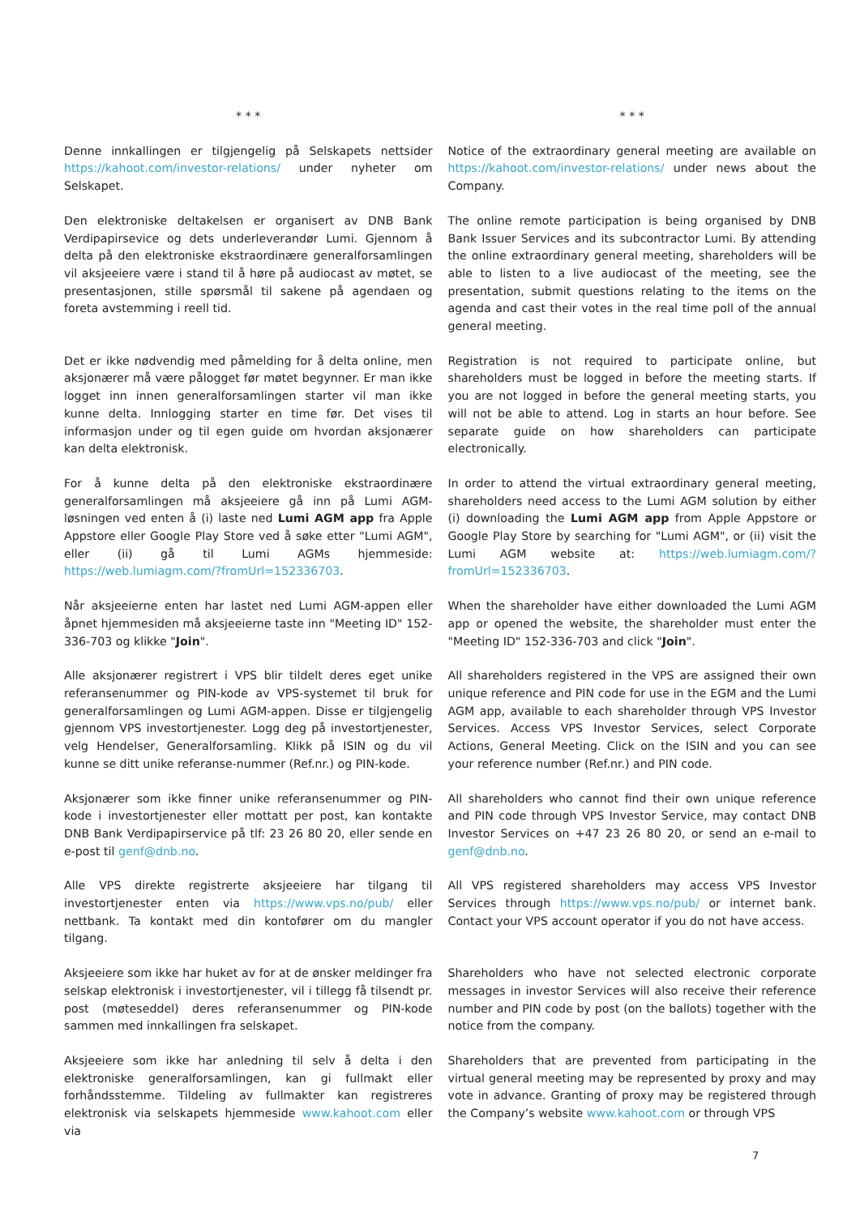| * * * | * * * |
| Denne innkallingen er tilgjengelig på Selskapets nettsider https://kahoot.com/investor-relations/ under nyheter om Selskapet. | Notice of the extraordinary general meeting are available on https://kahoot.com/investor-relations/ under news about the Company. |
| Den elektroniske deltakelsen er organisert av DNB Bank Verdipapirsevice og dets underleverandør Lumi. Gjennom å delta på den elektroniske ekstraordinære generalforsamlingen vil aksjeeiere være i stand til å høre på audiocast av møtet, se presentasjonen, stille spørsmål til sakene på agendaen og foreta avstemming i reell tid. | The online remote participation is being organised by DNB Bank Issuer Services and its subcontractor Lumi. By attending the online extraordinary general meeting, shareholders will be able to listen to a live audiocast of the meeting, see the presentation, submit questions relating to the items on the agenda and cast their votes in the real time poll of the annual general meeting. |
| Det er ikke nødvendig med påmelding for å delta online, men aksjonærer må være pålogget før møtet begynner. Er man ikke logget inn innen generalforsamlingen starter vil man ikke kunne delta. Innlogging starter en time før. Det vises til informasjon under og til egen guide om hvordan aksjonærer kan delta elektronisk. | Registration is not required to participate online, but shareholders must be logged in before the meeting starts. If you are not logged in before the general meeting starts, you will not be able to attend. Log in starts an hour before. See separate guide on how shareholders can participate electronically. |
| For å kunne delta på den elektroniske ekstraordinære generalforsamlingen må aksjeeiere gå inn på Lumi AGM-løsningen ved enten å (i) laste ned Lumi AGM app fra Apple Appstore eller Google Play Store ved å søke etter "Lumi AGM", eller (ii) gå til Lumi AGMs hjemmeside: https://web.lumiagm.com/?fromUrl=152336703 . | In order to attend the virtual extraordinary general meeting, shareholders need access to the Lumi AGM solution by either (i) downloading the Lumi AGM app from Apple Appstore or Google Play Store by searching for "Lumi AGM", or (ii) visit the Lumi AGM website at: https://web.lumiagm.com/?fromUrl=152336703 . |
| Når aksjeeierne enten har lastet ned Lumi AGM-appen eller åpnet hjemmesiden må aksjeeierne taste inn "Meeting ID" 152-336-703 og klikke " Join ". | When the shareholder have either downloaded the Lumi AGM app or opened the website, the shareholder must enter the "Meeting ID" 152-336-703 and click " Join ". |
| Alle aksjonærer registrert i VPS blir tildelt deres eget unike referansenummer og PIN-kode av VPS-systemet til bruk for generalforsamlingen og Lumi AGM-appen. Disse er tilgjengelig gjennom VPS investortjenester. Logg deg på investortjenester, velg Hendelser, Generalforsamling. Klikk på ISIN og du vil kunne se ditt unike referanse-nummer (Ref.nr.) og PIN-kode. | All shareholders registered in the VPS are assigned their own unique reference and PIN code for use in the EGM and the Lumi AGM app, available to each shareholder through VPS Investor Services. Access VPS Investor Services, select Corporate Actions, General Meeting. Click on the ISIN and you can see your reference number (Ref.nr.) and PIN code. |
| Aksjonærer som ikke finner unike referansenummer og PIN-kode i investortjenester eller mottatt per post, kan kontakte DNB Bank Verdipapirservice på tlf: 23 26 80 20, eller sende en e-post til genf@dnb.no . | All shareholders who cannot find their own unique reference and PIN code through VPS Investor Service, may contact DNB Investor Services on +47 23 26 80 20, or send an e-mail to genf@dnb.no . |
| Alle VPS direkte registrerte aksjeeiere har tilgang til investortjenester enten via https://www.vps.no/pub/ eller nettbank. Ta kontakt med din kontofører om du mangler tilgang. | All VPS registered shareholders may access VPS Investor Services through https://www.vps.no/pub/ or internet bank. Contact your VPS account operator if you do not have access. |
| Aksjeeiere som ikke har huket av for at de ønsker meldinger fra selskap elektronisk i investortjenester, vil i tillegg få tilsendt pr. post (møteseddel) deres referansenummer og PIN-kode sammen med innkallingen fra selskapet. | Shareholders who have not selected electronic corporate messages in investor Services will also receive their reference number and PIN code by post (on the ballots) together with the notice from the company. |
| Aksjeeiere som ikke har anledning til selv å delta i den elektroniske generalforsamlingen, kan gi fullmakt eller forhåndsstemme. Tildeling av fullmakter kan registreres elektronisk via selskapets hjemmeside www.kahoot.com eller via | Shareholders that are prevented from participating in the virtual general meeting may be represented by proxy and may vote in advance. Granting of proxy may be registered through the Company’s website www.kahoot.com or through VPS |
7